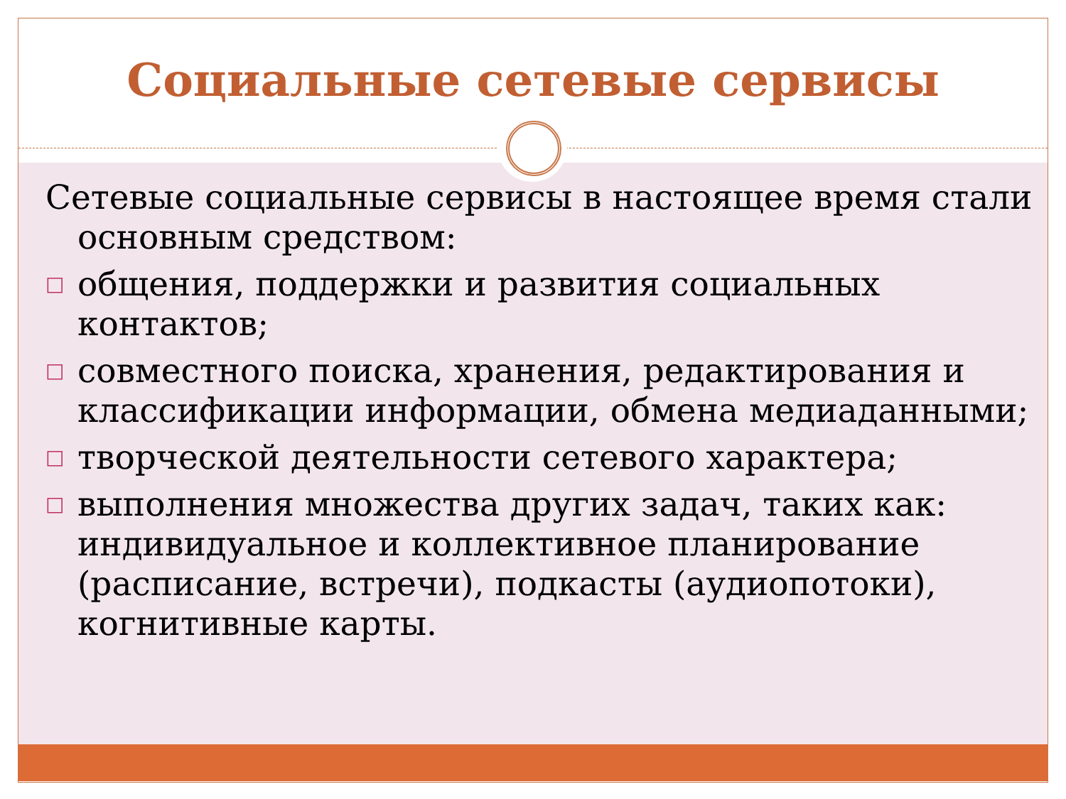Социальные сетевые сервисы
Сетевые социальные сервисы в настоящее время стали основным средством:
□ общения, поддержки и развития социальных контактов;
□ совместного поиска, хранения, редактирования и классификации информации, обмена медиаданными;
□ творческой деятельности сетевого характера;
□ выполнения множества других задач, таких как: индивидуальное и коллективное планирование (расписание, встречи), подкасты (аудиопотоки), когнитивные карты.